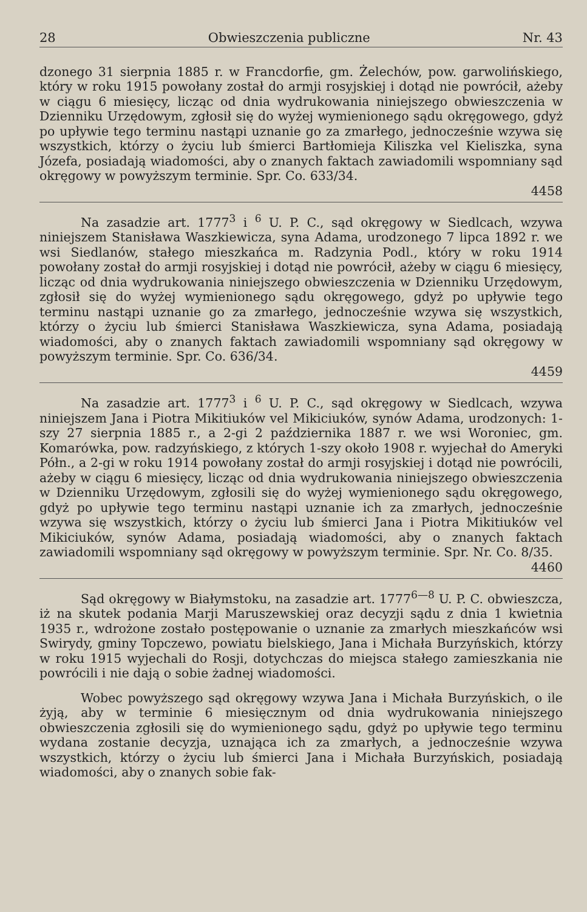28 Obwieszczenia publiczne Nr. 43
dzonego 31 sierpnia 1885 r. w Francdorfie, gm. Żelechów, pow. garwolińskiego, który w roku 1915 powołany został do armji rosyjskiej i dotąd nie powrócił, ażeby w ciągu 6 miesięcy, licząc od dnia wydrukowania niniejszego obwieszczenia w Dzienniku Urzędowym, zgłosił się do wyżej wymienionego sądu okręgowego, gdyż po upływie tego terminu nastąpi uznanie go za zmarłego, jednocześnie wzywa się wszystkich, którzy o życiu lub śmierci Bartłomieja Kiliszka vel Kieliszka, syna Józefa, posiadają wiadomości, aby o znanych faktach zawiadomili wspomniany sąd okręgowy w powyższym terminie. Spr. Co. 633/34.
4458
Na zasadzie art. 1777<sup>3</sup> i <sup>6</sup> U. P. C., sąd okręgowy w Siedlcach, wzywa niniejszem Stanisława Waszkiewicza, syna Adama, urodzonego 7 lipca 1892 r. we wsi Siedlanów, stałego mieszkańca m. Radzynia Podl., który w roku 1914 powołany został do armji rosyjskiej i dotąd nie powrócił, ażeby w ciągu 6 miesięcy, licząc od dnia wydrukowania niniejszego obwieszczenia w Dzienniku Urzędowym, zgłosił się do wyżej wymienionego sądu okręgowego, gdyż po upływie tego terminu nastąpi uznanie go za zmarłego, jednocześnie wzywa się wszystkich, którzy o życiu lub śmierci Stanisława Waszkiewicza, syna Adama, posiadają wiadomości, aby o znanych faktach zawiadomili wspomniany sąd okręgowy w powyższym terminie. Spr. Co. 636/34.
4459
Na zasadzie art. 1777<sup>3</sup> i <sup>6</sup> U. P. C., sąd okręgowy w Siedlcach, wzywa niniejszem Jana i Piotra Mikitiuków vel Mikiciuków, synów Adama, urodzonych: 1-szy 27 sierpnia 1885 r., a 2-gi 2 października 1887 r. we wsi Woroniec, gm. Komarówka, pow. radzyńskiego, z których 1-szy około 1908 r. wyjechał do Ameryki Półn., a 2-gi w roku 1914 powołany został do armji rosyjskiej i dotąd nie powrócili, ażeby w ciągu 6 miesięcy, licząc od dnia wydrukowania niniejszego obwieszczenia w Dzienniku Urzędowym, zgłosili się do wyżej wymienionego sądu okręgowego, gdyż po upływie tego terminu nastąpi uznanie ich za zmarłych, jednocześnie wzywa się wszystkich, którzy o życiu lub śmierci Jana i Piotra Mikitiuków vel Mikiciuków, synów Adama, posiadają wiadomości, aby o znanych faktach zawiadomili wspomniany sąd okręgowy w powyższym terminie. Spr. Nr. Co. 8/35.
4460
Sąd okręgowy w Białymstoku, na zasadzie art. 1777<sup>6—8</sup> U. P. C. obwieszcza, iż na skutek podania Marji Maruszewskiej oraz decyzji sądu z dnia 1 kwietnia 1935 r., wdrożone zostało postępowanie o uznanie za zmarłych mieszkańców wsi Swirydy, gminy Topczewo, powiatu bielskiego, Jana i Michała Burzyńskich, którzy w roku 1915 wyjechali do Rosji, dotychczas do miejsca stałego zamieszkania nie powrócili i nie dają o sobie żadnej wiadomości.
Wobec powyższego sąd okręgowy wzywa Jana i Michała Burzyńskich, o ile żyją, aby w terminie 6 miesięcznym od dnia wydrukowania niniejszego obwieszczenia zgłosili się do wymienionego sądu, gdyż po upływie tego terminu wydana zostanie decyzja, uznająca ich za zmarłych, a jednocześnie wzywa wszystkich, którzy o życiu lub śmierci Jana i Michała Burzyńskich, posiadają wiadomości, aby o znanych sobie fak-